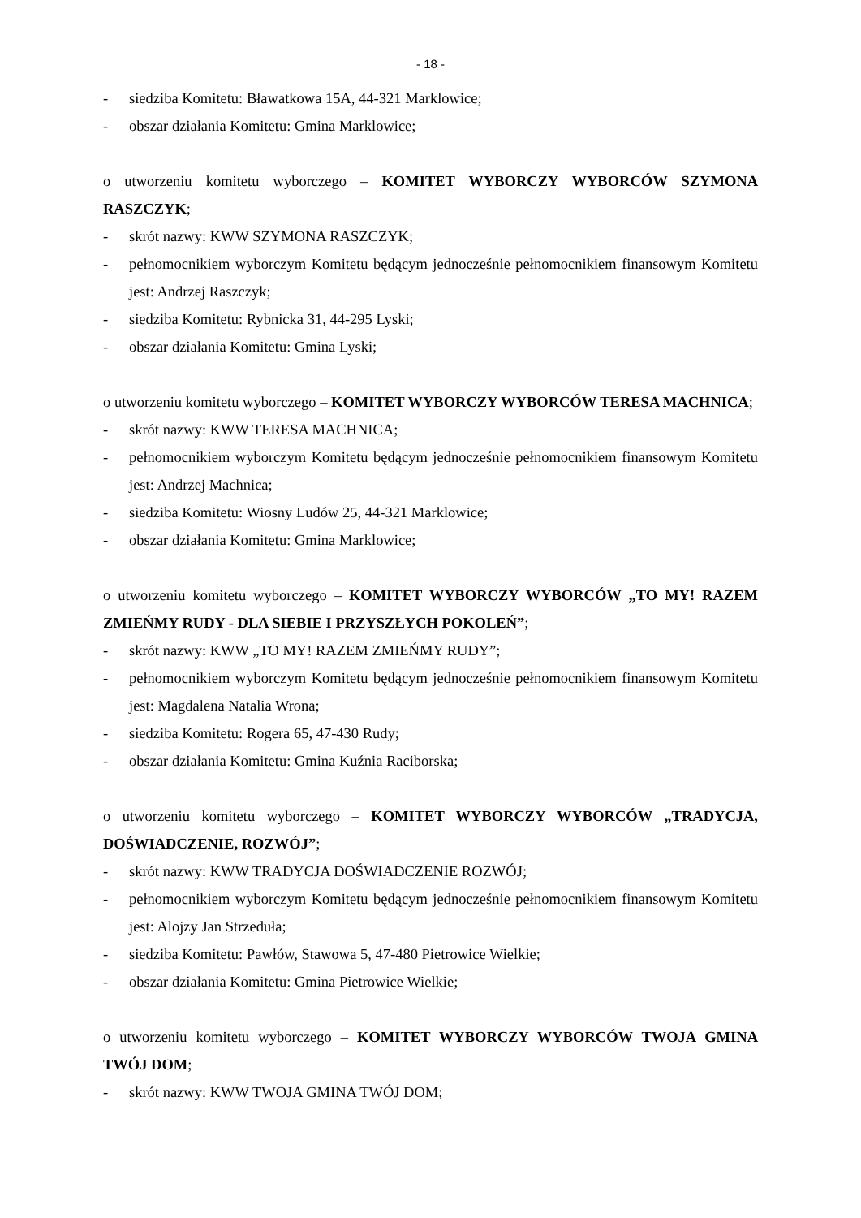- 18 -
- siedziba Komitetu: Bławatkowa 15A, 44-321 Marklowice;
- obszar działania Komitetu: Gmina Marklowice;
o utworzeniu komitetu wyborczego – KOMITET WYBORCZY WYBORCÓW SZYMONA RASZCZYK;
- skrót nazwy: KWW SZYMONA RASZCZYK;
- pełnomocnikiem wyborczym Komitetu będącym jednocześnie pełnomocnikiem finansowym Komitetu jest: Andrzej Raszczyk;
- siedziba Komitetu: Rybnicka 31, 44-295 Lyski;
- obszar działania Komitetu: Gmina Lyski;
o utworzeniu komitetu wyborczego – KOMITET WYBORCZY WYBORCÓW TERESA MACHNICA;
- skrót nazwy: KWW TERESA MACHNICA;
- pełnomocnikiem wyborczym Komitetu będącym jednocześnie pełnomocnikiem finansowym Komitetu jest: Andrzej Machnica;
- siedziba Komitetu: Wiosny Ludów 25, 44-321 Marklowice;
- obszar działania Komitetu: Gmina Marklowice;
o utworzeniu komitetu wyborczego – KOMITET WYBORCZY WYBORCÓW „TO MY! RAZEM ZMIEŃMY RUDY - DLA SIEBIE I PRZYSZŁYCH POKOLEŃ”;
- skrót nazwy: KWW „TO MY! RAZEM ZMIEŃMY RUDY”;
- pełnomocnikiem wyborczym Komitetu będącym jednocześnie pełnomocnikiem finansowym Komitetu jest: Magdalena Natalia Wrona;
- siedziba Komitetu: Rogera 65, 47-430 Rudy;
- obszar działania Komitetu: Gmina Kuźnia Raciborska;
o utworzeniu komitetu wyborczego – KOMITET WYBORCZY WYBORCÓW „TRADYCJA, DOŚWIADCZENIE, ROZWÓJ”;
- skrót nazwy: KWW TRADYCJA DOŚWIADCZENIE ROZWÓJ;
- pełnomocnikiem wyborczym Komitetu będącym jednocześnie pełnomocnikiem finansowym Komitetu jest: Alojzy Jan Strzeduła;
- siedziba Komitetu: Pawłów, Stawowa 5, 47-480 Pietrowice Wielkie;
- obszar działania Komitetu: Gmina Pietrowice Wielkie;
o utworzeniu komitetu wyborczego – KOMITET WYBORCZY WYBORCÓW TWOJA GMINA TWÓJ DOM;
- skrót nazwy: KWW TWOJA GMINA TWÓJ DOM;